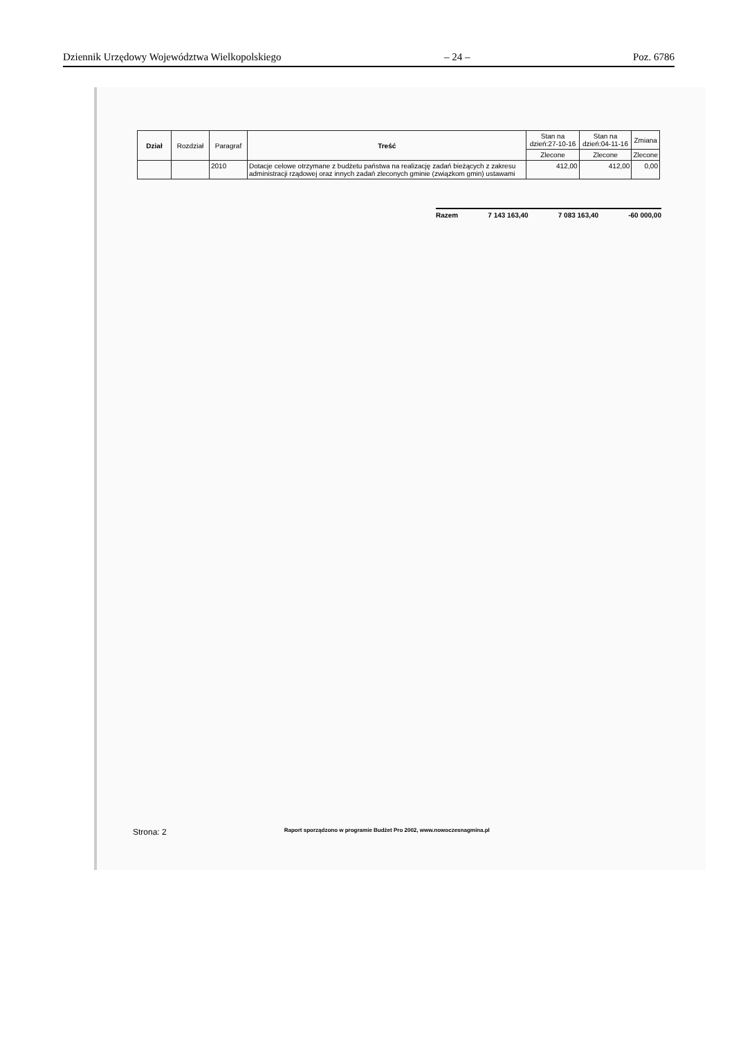Dziennik Urzędowy Województwa Wielkopolskiego – 24 – Poz. 6786
| Dział | Rozdział | Paragraf | Treść | Stan na dzień:27-10-16 | Stan na dzień:04-11-16 | Zmiana |
| --- | --- | --- | --- | --- | --- | --- |
| | | | | Zlecone | Zlecone | Zlecone |
| | | 2010 | Dotacje celowe otrzymane z budżetu państwa na realizację zadań bieżących z zakresu administracji rządowej oraz innych zadań zleconych gminie (związkom gmin) ustawami | 412,00 | 412,00 | 0,00 |
Razem 7 143 163,40 7 083 163,40 -60 000,00
Strona: 2 Raport sporządzono w programie Budżet Pro 2002, www.nowoczesnagmina.pl